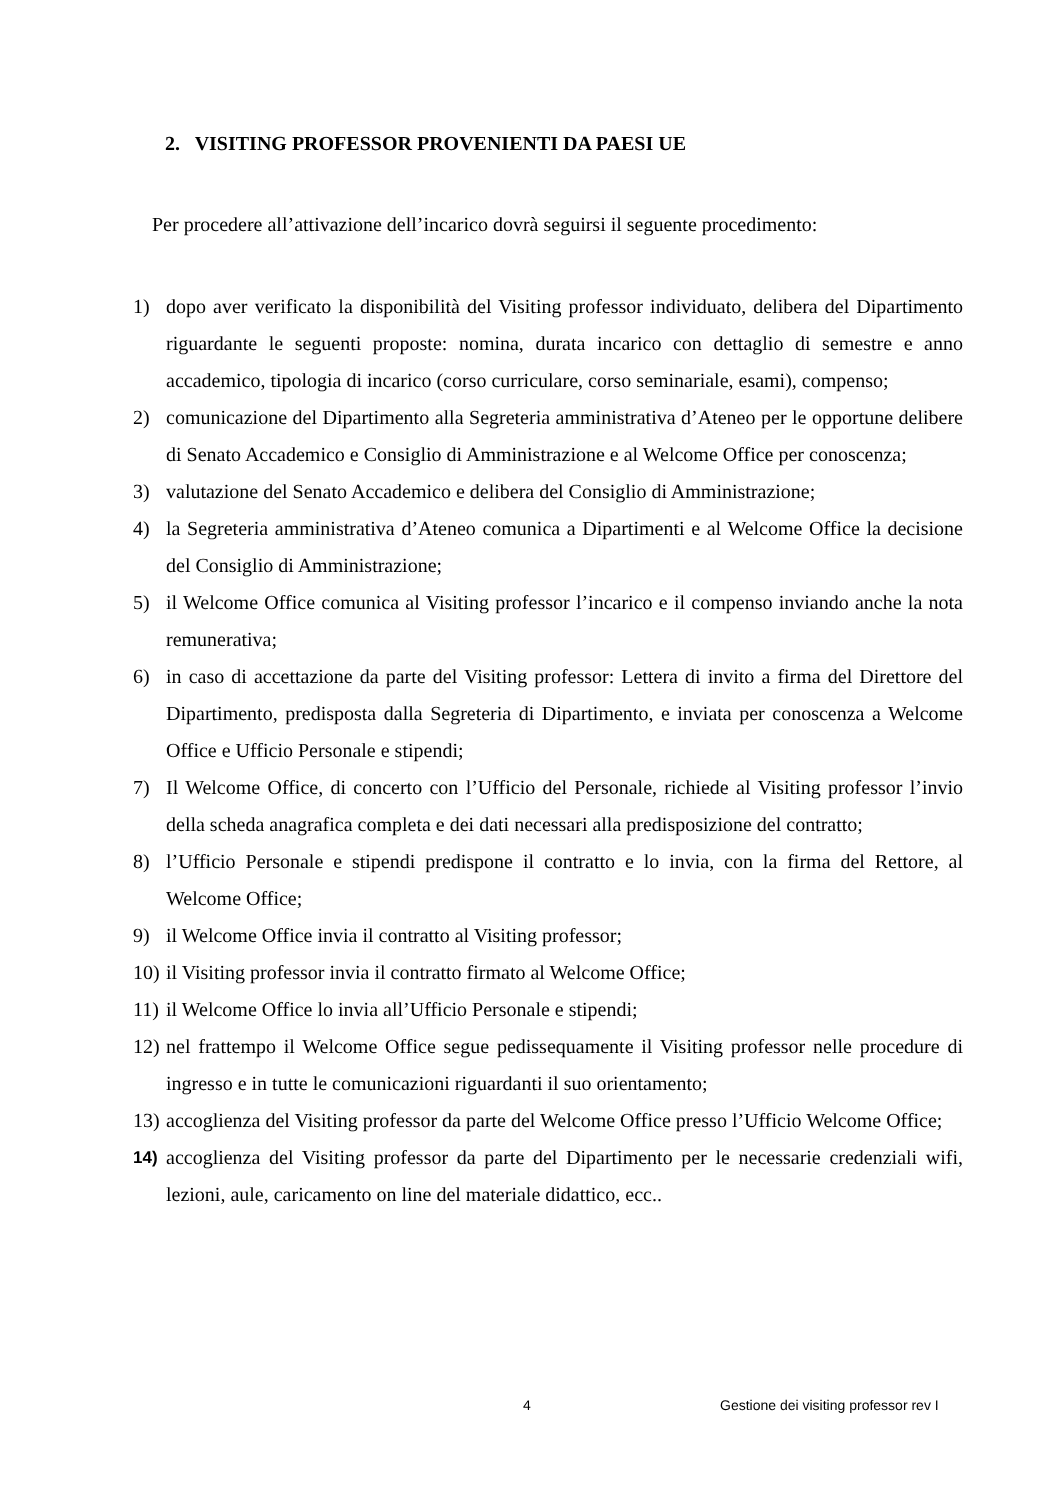2. VISITING PROFESSOR PROVENIENTI DA PAESI UE
Per procedere all’attivazione dell’incarico dovrà seguirsi il seguente procedimento:
1) dopo aver verificato la disponibilità del Visiting professor individuato, delibera del Dipartimento riguardante le seguenti proposte: nomina, durata incarico con dettaglio di semestre e anno accademico, tipologia di incarico (corso curriculare, corso seminariale, esami), compenso;
2) comunicazione del Dipartimento alla Segreteria amministrativa d’Ateneo per le opportune delibere di Senato Accademico e Consiglio di Amministrazione e al Welcome Office per conoscenza;
3) valutazione del Senato Accademico e delibera del Consiglio di Amministrazione;
4) la Segreteria amministrativa d’Ateneo comunica a Dipartimenti e al Welcome Office la decisione del Consiglio di Amministrazione;
5) il Welcome Office comunica al Visiting professor l’incarico e il compenso inviando anche la nota remunerativa;
6) in caso di accettazione da parte del Visiting professor: Lettera di invito a firma del Direttore del Dipartimento, predisposta dalla Segreteria di Dipartimento, e inviata per conoscenza a Welcome Office e Ufficio Personale e stipendi;
7) Il Welcome Office, di concerto con l’Ufficio del Personale, richiede al Visiting professor l’invio della scheda anagrafica completa e dei dati necessari alla predisposizione del contratto;
8) l’Ufficio Personale e stipendi predispone il contratto e lo invia, con la firma del Rettore, al Welcome Office;
9) il Welcome Office invia il contratto al Visiting professor;
10) il Visiting professor invia il contratto firmato al Welcome Office;
11) il Welcome Office lo invia all’Ufficio Personale e stipendi;
12) nel frattempo il Welcome Office segue pedissequamente il Visiting professor nelle procedure di ingresso e in tutte le comunicazioni riguardanti il suo orientamento;
13) accoglienza del Visiting professor da parte del Welcome Office presso l’Ufficio Welcome Office;
14) accoglienza del Visiting professor da parte del Dipartimento per le necessarie credenziali wifi, lezioni, aule, caricamento on line del materiale didattico, ecc..
4 Gestione dei visiting professor rev I